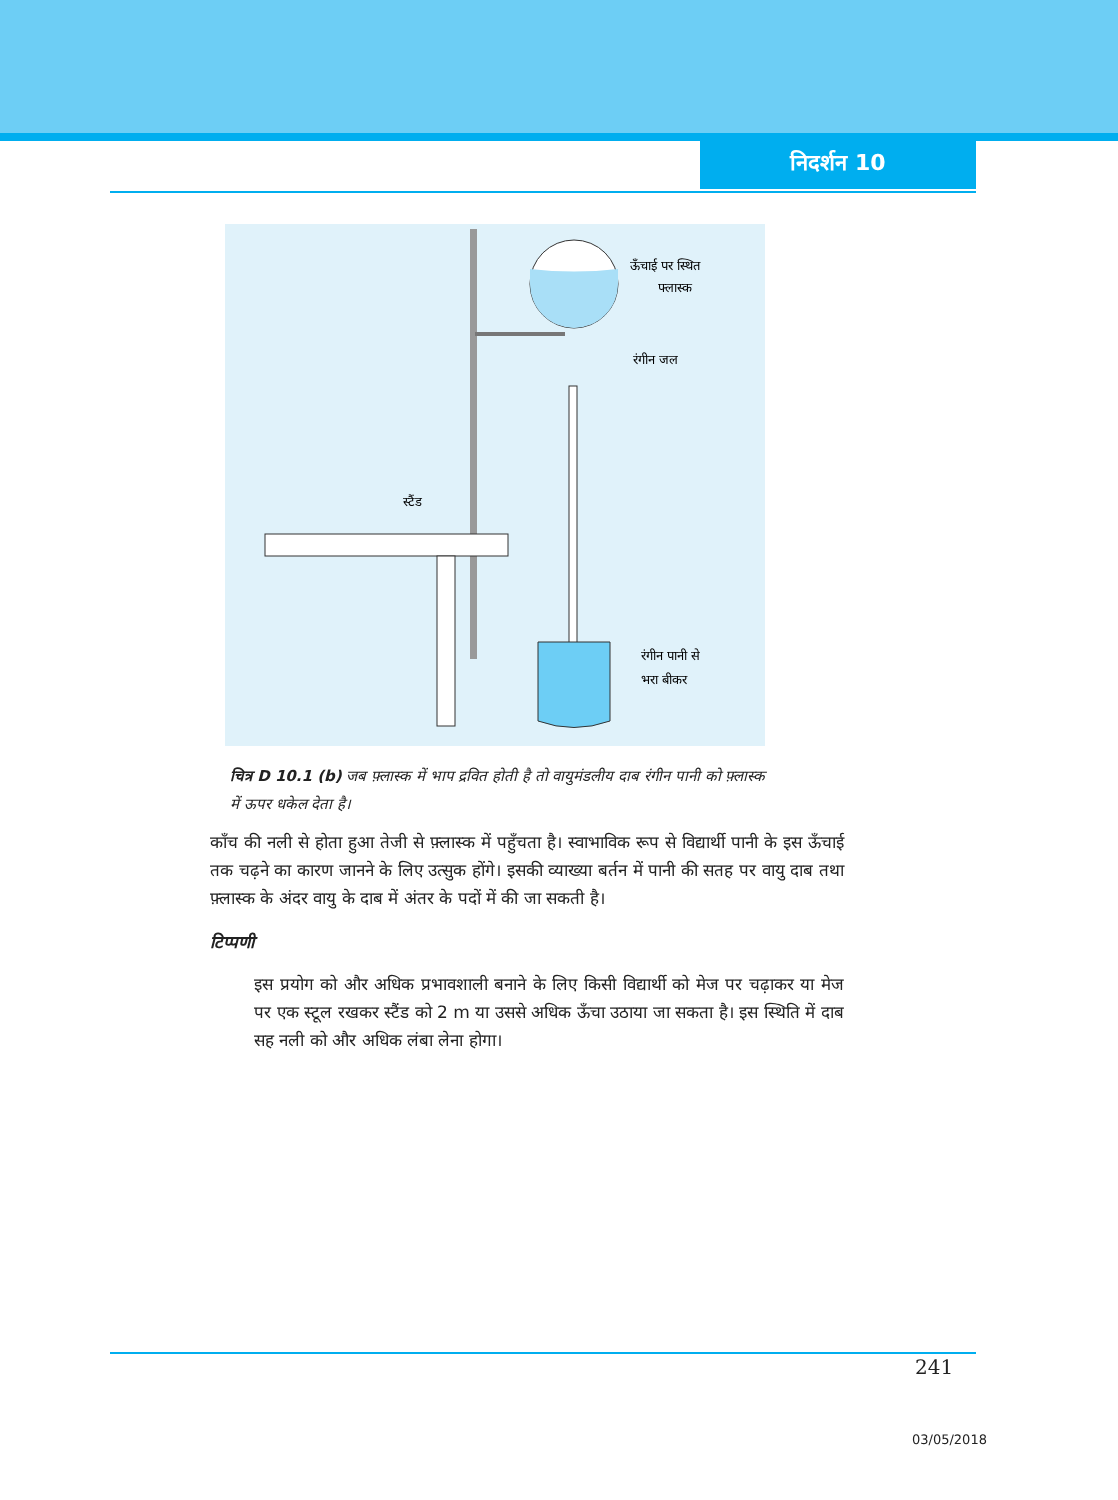निदर्शन 10
ऊँचाई पर स्थित
फ्लास्क
रंगीन जल
स्टैंड
रंगीन पानी से
भरा बीकर
चित्र D 10.1 (b) जब फ़्लास्क में भाप द्रवित होती है तो वायुमंडलीय दाब रंगीन पानी को फ़्लास्क में ऊपर धकेल देता है।
काँच की नली से होता हुआ तेजी से फ़्लास्क में पहुँचता है। स्वाभाविक रूप से विद्यार्थी पानी के इस ऊँचाई तक चढ़ने का कारण जानने के लिए उत्सुक होंगे। इसकी व्याख्या बर्तन में पानी की सतह पर वायु दाब तथा फ़्लास्क के अंदर वायु के दाब में अंतर के पदों में की जा सकती है।
टिप्पणी
इस प्रयोग को और अधिक प्रभावशाली बनाने के लिए किसी विद्यार्थी को मेज पर चढ़ाकर या मेज पर एक स्टूल रखकर स्टैंड को 2 m या उससे अधिक ऊँचा उठाया जा सकता है। इस स्थिति में दाब सह नली को और अधिक लंबा लेना होगा।
241
03/05/2018